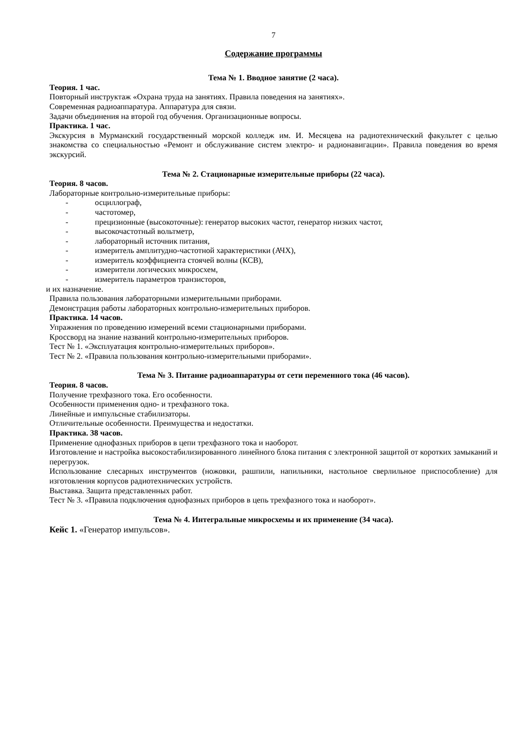7
Содержание программы
Тема № 1. Вводное занятие (2 часа).
Теория. 1 час.
Повторный инструктаж «Охрана труда на занятиях. Правила поведения на занятиях».
Современная радиоаппаратура. Аппаратура для связи.
Задачи объединения на второй год обучения. Организационные вопросы.
Практика. 1 час.
Экскурсия в Мурманский государственный морской колледж им. И. Месяцева на радиотехнический факультет с целью знакомства со специальностью «Ремонт и обслуживание систем электро- и радионавигации». Правила поведения во время экскурсий.
Тема № 2. Стационарные измерительные приборы (22 часа).
Теория. 8 часов.
Лабораторные контрольно-измерительные приборы:
- осциллограф,
- частотомер,
- прецизионные (высокоточные): генератор высоких частот, генератор низких частот,
- высокочастотный вольтметр,
- лабораторный источник питания,
- измеритель амплитудно-частотной характеристики (АЧХ),
- измеритель коэффициента стоячей волны (КСВ),
- измерители логических микросхем,
- измеритель параметров транзисторов,
и их назначение.
Правила пользования лабораторными измерительными приборами.
Демонстрация работы лабораторных контрольно-измерительных приборов.
Практика. 14 часов.
Упражнения по проведению измерений всеми стационарными приборами.
Кроссворд на знание названий контрольно-измерительных приборов.
Тест № 1. «Эксплуатация контрольно-измерительных приборов».
Тест № 2. «Правила пользования контрольно-измерительными приборами».
Тема № 3. Питание радиоаппаратуры от сети переменного тока (46 часов).
Теория. 8 часов.
Получение трехфазного тока. Его особенности.
Особенности применения одно- и трехфазного тока.
Линейные и импульсные стабилизаторы.
Отличительные особенности. Преимущества и недостатки.
Практика. 38 часов.
Применение однофазных приборов в цепи трехфазного тока и наоборот.
Изготовление и настройка высокостабилизированного линейного блока питания с электронной защитой от коротких замыканий и перегрузок.
Использование слесарных инструментов (ножовки, рашпили, напильники, настольное сверлильное приспособление) для изготовления корпусов радиотехнических устройств.
Выставка. Защита представленных работ.
Тест № 3. «Правила подключения однофазных приборов в цепь трехфазного тока и наоборот».
Тема № 4. Интегральные микросхемы и их применение (34 часа).
Кейс 1. «Генератор импульсов».